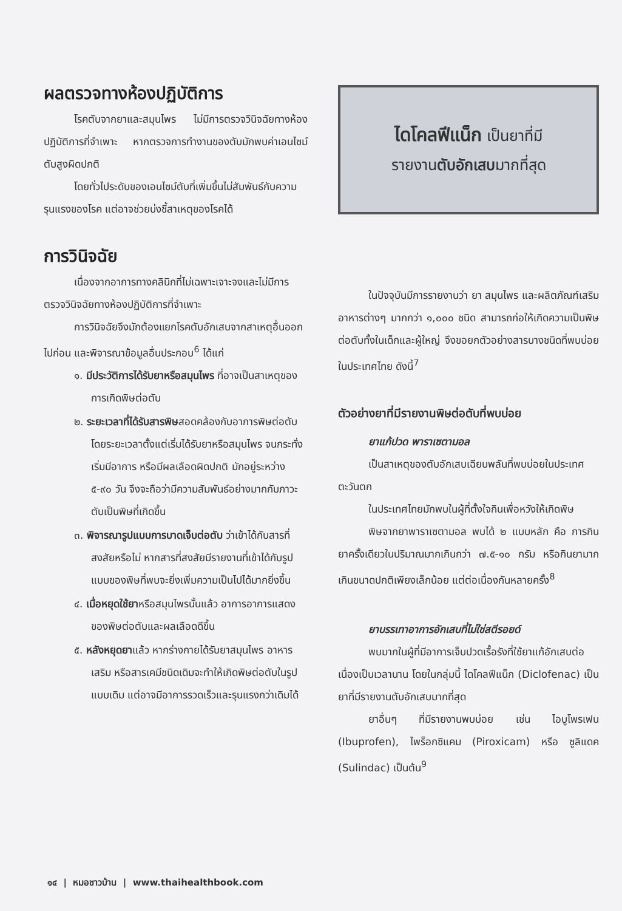ผลตรวจทางห้องปฏิบัติการ
โรคตับจากยาและสมุนไพร ไม่มีการตรวจวินิจฉัยทางห้องปฏิบัติการที่จำเพาะ หากตรวจการทำงานของตับมักพบค่าเอนไซม์ตับสูงผิดปกติ
โดยทั่วไประดับของเอนไซม์ตับที่เพิ่มขึ้นไม่สัมพันธ์กับความรุนแรงของโรค แต่อาจช่วยบ่งชี้สาเหตุของโรคได้
การวินิจฉัย
เนื่องจากอาการทางคลินิกที่ไม่เฉพาะเจาะจงและไม่มีการตรวจวินิจฉัยทางห้องปฏิบัติการที่จำเพาะ
การวินิจฉัยจึงมักต้องแยกโรคตับอักเสบจากสาเหตุอื่นออกไปก่อน และพิจารณาข้อมูลอื่นประกอบ<sup>6</sup> ได้แก่
๑. มีประวัติการได้รับยาหรือสมุนไพร ที่อาจเป็นสาเหตุของการเกิดพิษต่อตับ
๒. ระยะเวลาที่ได้รับสารพิษสอดคล้องกับอาการพิษต่อตับ โดยระยะเวลาตั้งแต่เริ่มได้รับยาหรือสมุนไพร จนกระทั่งเริ่มมีอาการ หรือมีผลเลือดผิดปกติ มักอยู่ระหว่าง ๕-๙๐ วัน จึงจะถือว่ามีความสัมพันธ์อย่างมากกับภาวะตับเป็นพิษที่เกิดขึ้น
๓. พิจารณารูปแบบการบาดเจ็บต่อตับ ว่าเข้าได้กับสารที่สงสัยหรือไม่ หากสารที่สงสัยมีรายงานที่เข้าได้กับรูปแบบของพิษที่พบจะยิ่งเพิ่มความเป็นไปได้มากยิ่งขึ้น
๔. เมื่อหยุดใช้ยาหรือสมุนไพรนั้นแล้ว อาการอาการแสดงของพิษต่อตับและผลเลือดดีขึ้น
๕. หลังหยุดยาแล้ว หากร่างกายได้รับยาสมุนไพร อาหารเสริม หรือสารเคมีชนิดเดิมจะทำให้เกิดพิษต่อตับในรูปแบบเดิม แต่อาจมีอาการรวดเร็วและรุนแรงกว่าเดิมได้
ไดโคลฟีแน็ก เป็นยาที่มี
รายงานตับอักเสบมากที่สุด
ในปัจจุบันมีการรายงานว่า ยา สมุนไพร และผลิตภัณฑ์เสริมอาหารต่างๆ มากกว่า ๑,๐๐๐ ชนิด สามารถก่อให้เกิดความเป็นพิษต่อตับทั้งในเด็กและผู้ใหญ่ จึงขอยกตัวอย่างสารบางชนิดที่พบบ่อยในประเทศไทย ดังนี้<sup>7</sup>
ตัวอย่างยาที่มีรายงานพิษต่อตับที่พบบ่อย
ยาแก้ปวด พาราเซตามอล
เป็นสาเหตุของตับอักเสบเฉียบพลันที่พบบ่อยในประเทศตะวันตก
ในประเทศไทยมักพบในผู้ที่ตั้งใจกินเพื่อหวังให้เกิดพิษ
พิษจากยาพาราเซตามอล พบได้ ๒ แบบหลัก คือ การกินยาครั้งเดียวในปริมาณมากเกินกว่า ๗.๕-๑๐ กรัม หรือกินยามากเกินขนาดปกติเพียงเล็กน้อย แต่ต่อเนื่องกันหลายครั้ง<sup>8</sup>
ยาบรรเทาอาการอักเสบที่ไม่ใช่สตีรอยด์
พบมากในผู้ที่มีอาการเจ็บปวดเรื้อรังที่ใช้ยาแก้อักเสบต่อเนื่องเป็นเวลานาน โดยในกลุ่มนี้ ไดโคลฟีแน็ก (Diclofenac) เป็นยาที่มีรายงานตับอักเสบมากที่สุด
ยาอื่นๆ ที่มีรายงานพบบ่อย เช่น ไอบูโพรเฟน (Ibuprofen), ไพร็อกซิแคม (Piroxicam) หรือ ซูลิแดค (Sulindac) เป็นต้น<sup>9</sup>
๑๔ | หมอชาวบ้าน | www.thaihealthbook.com